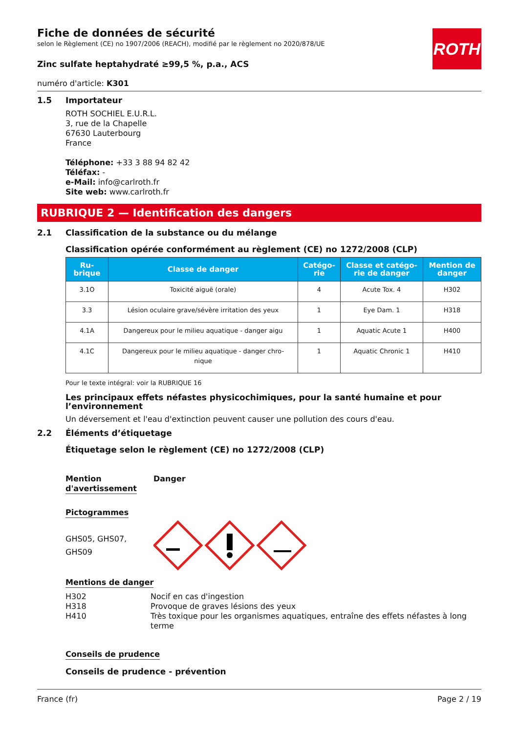Fiche de données de sécurité
selon le Règlement (CE) no 1907/2006 (REACH), modifié par le règlement no 2020/878/UE
ROTH
Zinc sulfate heptahydraté ≥99,5 %, p.a., ACS
numéro d'article: K301
1.5 Importateur
ROTH SOCHIEL E.U.R.L.
3, rue de la Chapelle
67630 Lauterbourg
France
Téléphone: +33 3 88 94 82 42
Téléfax: -
e-Mail: info@carlroth.fr
Site web: www.carlroth.fr
RUBRIQUE 2 — Identification des dangers
2.1 Classification de la substance ou du mélange
Classification opérée conformément au règlement (CE) no 1272/2008 (CLP)
| Ru- brique | Classe de danger | Catégo- rie | Classe et catégo- rie de danger | Mention de danger |
| --- | --- | --- | --- | --- |
| 3.1O | Toxicité aiguë (orale) | 4 | Acute Tox. 4 | H302 |
| 3.3 | Lésion oculaire grave/sévère irritation des yeux | 1 | Eye Dam. 1 | H318 |
| 4.1A | Dangereux pour le milieu aquatique - danger aigu | 1 | Aquatic Acute 1 | H400 |
| 4.1C | Dangereux pour le milieu aquatique - danger chro- nique | 1 | Aquatic Chronic 1 | H410 |
Pour le texte intégral: voir la RUBRIQUE 16
Les principaux effets néfastes physicochimiques, pour la santé humaine et pour l’environnement
Un déversement et l'eau d'extinction peuvent causer une pollution des cours d'eau.
2.2 Éléments d’étiquetage
Étiquetage selon le règlement (CE) no 1272/2008 (CLP)
Mention
d'avertissement
Danger
Pictogrammes
GHS05, GHS07,
GHS09
Mentions de danger
H302
H318
H410
Nocif en cas d'ingestion
Provoque de graves lésions des yeux
Très toxique pour les organismes aquatiques, entraîne des effets néfastes à long terme
Conseils de prudence
Conseils de prudence - prévention
France (fr) Page 2 / 19